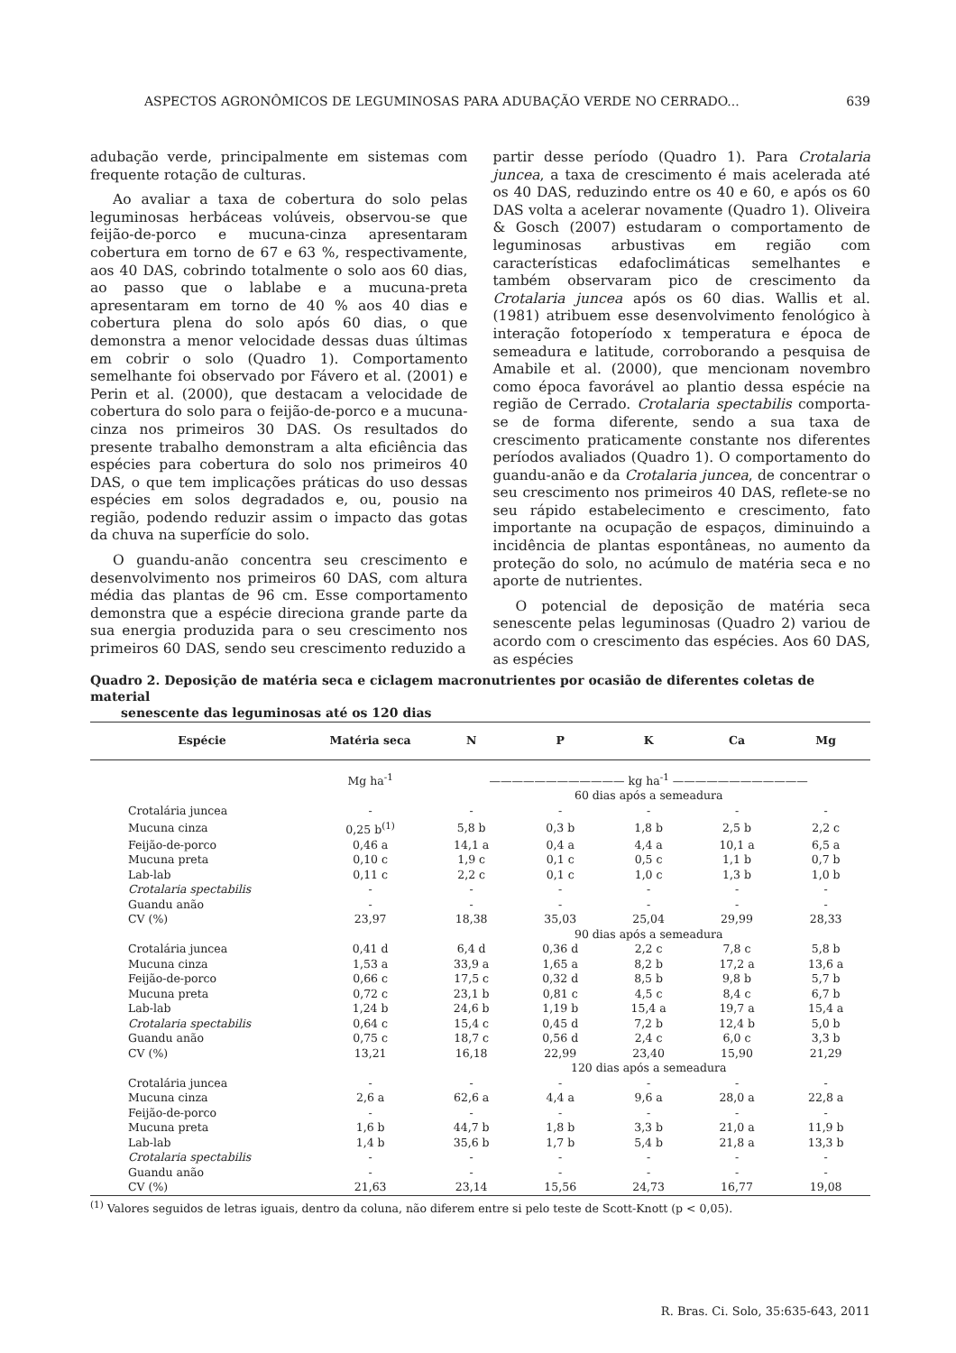ASPECTOS AGRONÔMICOS DE LEGUMINOSAS PARA ADUBAÇÃO VERDE NO CERRADO... 639
adubação verde, principalmente em sistemas com frequente rotação de culturas.
Ao avaliar a taxa de cobertura do solo pelas leguminosas herbáceas volúveis, observou-se que feijão-de-porco e mucuna-cinza apresentaram cobertura em torno de 67 e 63 %, respectivamente, aos 40 DAS, cobrindo totalmente o solo aos 60 dias, ao passo que o lablabe e a mucuna-preta apresentaram em torno de 40 % aos 40 dias e cobertura plena do solo após 60 dias, o que demonstra a menor velocidade dessas duas últimas em cobrir o solo (Quadro 1). Comportamento semelhante foi observado por Fávero et al. (2001) e Perin et al. (2000), que destacam a velocidade de cobertura do solo para o feijão-de-porco e a mucuna-cinza nos primeiros 30 DAS. Os resultados do presente trabalho demonstram a alta eficiência das espécies para cobertura do solo nos primeiros 40 DAS, o que tem implicações práticas do uso dessas espécies em solos degradados e, ou, pousio na região, podendo reduzir assim o impacto das gotas da chuva na superfície do solo.
O guandu-anão concentra seu crescimento e desenvolvimento nos primeiros 60 DAS, com altura média das plantas de 96 cm. Esse comportamento demonstra que a espécie direciona grande parte da sua energia produzida para o seu crescimento nos primeiros 60 DAS, sendo seu crescimento reduzido a
partir desse período (Quadro 1). Para Crotalaria juncea, a taxa de crescimento é mais acelerada até os 40 DAS, reduzindo entre os 40 e 60, e após os 60 DAS volta a acelerar novamente (Quadro 1). Oliveira & Gosch (2007) estudaram o comportamento de leguminosas arbustivas em região com características edafoclimáticas semelhantes e também observaram pico de crescimento da Crotalaria juncea após os 60 dias. Wallis et al. (1981) atribuem esse desenvolvimento fenológico à interação fotoperíodo x temperatura e época de semeadura e latitude, corroborando a pesquisa de Amabile et al. (2000), que mencionam novembro como época favorável ao plantio dessa espécie na região de Cerrado. Crotalaria spectabilis comporta-se de forma diferente, sendo a sua taxa de crescimento praticamente constante nos diferentes períodos avaliados (Quadro 1). O comportamento do guandu-anão e da Crotalaria juncea, de concentrar o seu crescimento nos primeiros 40 DAS, reflete-se no seu rápido estabelecimento e crescimento, fato importante na ocupação de espaços, diminuindo a incidência de plantas espontâneas, no aumento da proteção do solo, no acúmulo de matéria seca e no aporte de nutrientes.
O potencial de deposição de matéria seca senescente pelas leguminosas (Quadro 2) variou de acordo com o crescimento das espécies. Aos 60 DAS, as espécies
Quadro 2. Deposição de matéria seca e ciclagem macronutrientes por ocasião de diferentes coletas de material
senescente das leguminosas até os 120 dias
| Espécie | Matéria seca | N | P | K | Ca | Mg |
| --- | --- | --- | --- | --- | --- | --- |
| | Mg ha<sup>-1</sup> | ———————————— kg ha<sup>-1</sup> ———————————— | | | | |
| | | 60 dias após a semeadura | | | | |
| Crotalária juncea | - | - | - | - | - | - |
| Mucuna cinza | 0,25 b<sup>(1)</sup> | 5,8 b | 0,3 b | 1,8 b | 2,5 b | 2,2 c |
| Feijão-de-porco | 0,46 a | 14,1 a | 0,4 a | 4,4 a | 10,1 a | 6,5 a |
| Mucuna preta | 0,10 c | 1,9 c | 0,1 c | 0,5 c | 1,1 b | 0,7 b |
| Lab-lab | 0,11 c | 2,2 c | 0,1 c | 1,0 c | 1,3 b | 1,0 b |
| Crotalaria spectabilis | - | - | - | - | - | - |
| Guandu anão | - | - | - | - | - | - |
| CV (%) | 23,97 | 18,38 | 35,03 | 25,04 | 29,99 | 28,33 |
| | | 90 dias após a semeadura | | | | |
| Crotalária juncea | 0,41 d | 6,4 d | 0,36 d | 2,2 c | 7,8 c | 5,8 b |
| Mucuna cinza | 1,53 a | 33,9 a | 1,65 a | 8,2 b | 17,2 a | 13,6 a |
| Feijão-de-porco | 0,66 c | 17,5 c | 0,32 d | 8,5 b | 9,8 b | 5,7 b |
| Mucuna preta | 0,72 c | 23,1 b | 0,81 c | 4,5 c | 8,4 c | 6,7 b |
| Lab-lab | 1,24 b | 24,6 b | 1,19 b | 15,4 a | 19,7 a | 15,4 a |
| Crotalaria spectabilis | 0,64 c | 15,4 c | 0,45 d | 7,2 b | 12,4 b | 5,0 b |
| Guandu anão | 0,75 c | 18,7 c | 0,56 d | 2,4 c | 6,0 c | 3,3 b |
| CV (%) | 13,21 | 16,18 | 22,99 | 23,40 | 15,90 | 21,29 |
| | | 120 dias após a semeadura | | | | |
| Crotalária juncea | - | - | - | - | - | - |
| Mucuna cinza | 2,6 a | 62,6 a | 4,4 a | 9,6 a | 28,0 a | 22,8 a |
| Feijão-de-porco | - | - | - | - | - | - |
| Mucuna preta | 1,6 b | 44,7 b | 1,8 b | 3,3 b | 21,0 a | 11,9 b |
| Lab-lab | 1,4 b | 35,6 b | 1,7 b | 5,4 b | 21,8 a | 13,3 b |
| Crotalaria spectabilis | - | - | - | - | - | - |
| Guandu anão | - | - | - | - | - | - |
| CV (%) | 21,63 | 23,14 | 15,56 | 24,73 | 16,77 | 19,08 |
<sup>(1)</sup> Valores seguidos de letras iguais, dentro da coluna, não diferem entre si pelo teste de Scott-Knott (p < 0,05).
R. Bras. Ci. Solo, 35:635-643, 2011